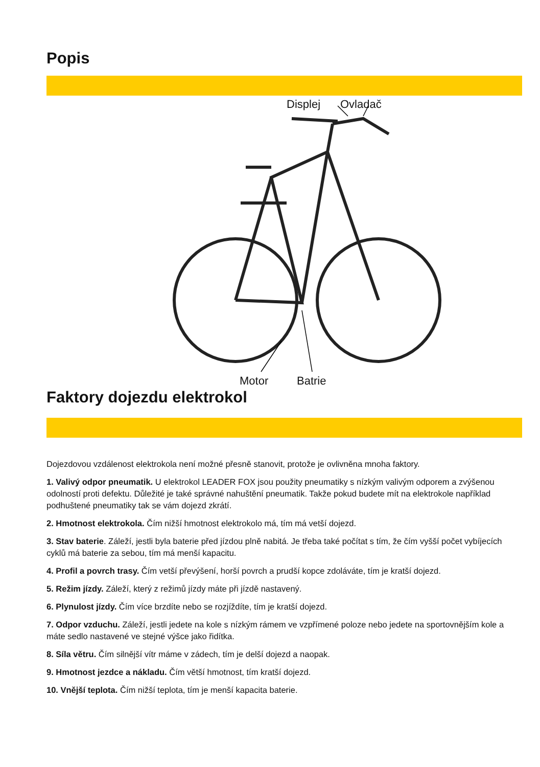Popis
Displej Ovladač
Motor Batrie
Faktory dojezdu elektrokol
Dojezdovou vzdálenost elektrokola není možné přesně stanovit, protože je ovlivněna mnoha faktory.
1. Valivý odpor pneumatik. U elektrokol LEADER FOX jsou použity pneumatiky s nízkým valivým odporem a zvýšenou odolností proti defektu. Důležité je také správné nahuštění pneumatik. Takže pokud budete mít na elektrokole například podhuštené pneumatiky tak se vám dojezd zkrátí.
2. Hmotnost elektrokola. Čím nižší hmotnost elektrokolo má, tím má vetší dojezd.
3. Stav baterie. Záleží, jestli byla baterie před jízdou plně nabitá. Je třeba také počítat s tím, že čím vyšší počet vybíjecích cyklů má baterie za sebou, tím má menší kapacitu.
4. Profil a povrch trasy. Čím vetší převýšení, horší povrch a prudší kopce zdoláváte, tím je kratší dojezd.
5. Režim jízdy. Záleží, který z režimů jízdy máte při jízdě nastavený.
6. Plynulost jízdy. Čím více brzdíte nebo se rozjíždíte, tím je kratší dojezd.
7. Odpor vzduchu. Záleží, jestli jedete na kole s nízkým rámem ve vzpřímené poloze nebo jedete na sportovnějším kole a máte sedlo nastavené ve stejné výšce jako řidítka.
8. Síla větru. Čím silnější vítr máme v zádech, tím je delší dojezd a naopak.
9. Hmotnost jezdce a nákladu. Čím větší hmotnost, tím kratší dojezd.
10. Vnější teplota. Čím nižší teplota, tím je menší kapacita baterie.